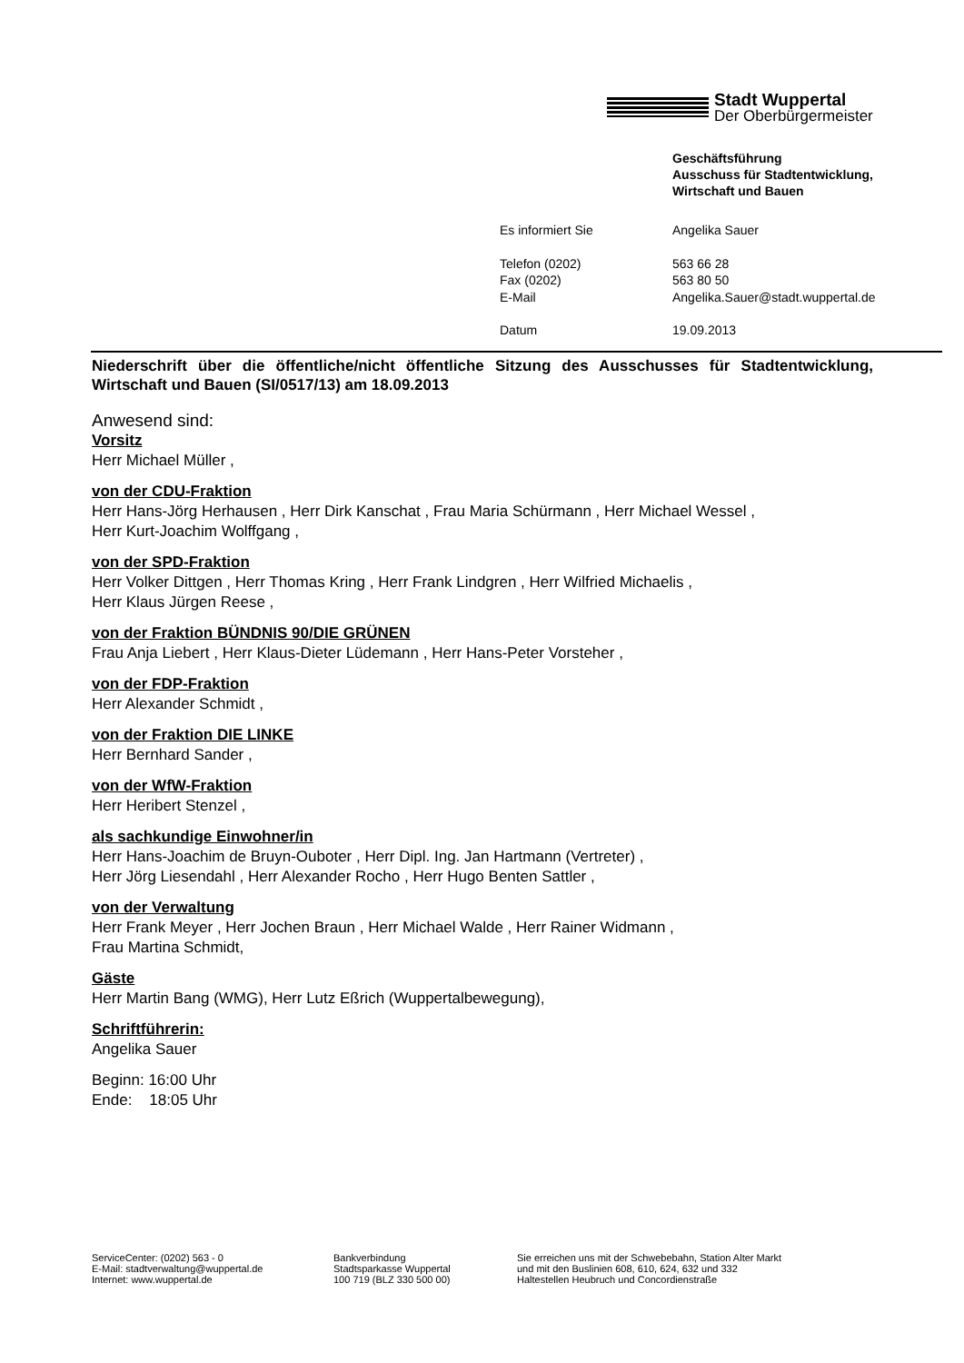Stadt Wuppertal
Der Oberbürgermeister
Geschäftsführung
Ausschuss für Stadtentwicklung,
Wirtschaft und Bauen
| Es informiert Sie | Angelika Sauer |
| Telefon (0202) | 563 66 28 |
| Fax (0202) | 563 80 50 |
| E-Mail | Angelika.Sauer@stadt.wuppertal.de |
| Datum | 19.09.2013 |
Niederschrift über die öffentliche/nicht öffentliche Sitzung des Ausschusses für Stadtentwicklung, Wirtschaft und Bauen (SI/0517/13) am 18.09.2013
Anwesend sind:
Vorsitz
Herr Michael Müller ,
von der CDU-Fraktion
Herr Hans-Jörg Herhausen , Herr Dirk Kanschat , Frau Maria Schürmann , Herr Michael Wessel ,
Herr Kurt-Joachim Wolffgang ,
von der SPD-Fraktion
Herr Volker Dittgen , Herr Thomas Kring , Herr Frank Lindgren , Herr Wilfried Michaelis ,
Herr Klaus Jürgen Reese ,
von der Fraktion BÜNDNIS 90/DIE GRÜNEN
Frau Anja Liebert , Herr Klaus-Dieter Lüdemann , Herr Hans-Peter Vorsteher ,
von der FDP-Fraktion
Herr Alexander Schmidt ,
von der Fraktion DIE LINKE
Herr Bernhard Sander ,
von der WfW-Fraktion
Herr Heribert Stenzel ,
als sachkundige Einwohner/in
Herr Hans-Joachim de Bruyn-Ouboter , Herr Dipl. Ing. Jan Hartmann (Vertreter) ,
Herr Jörg Liesendahl , Herr Alexander Rocho , Herr Hugo Benten Sattler ,
von der Verwaltung
Herr Frank Meyer , Herr Jochen Braun , Herr Michael Walde , Herr Rainer Widmann ,
Frau Martina Schmidt,
Gäste
Herr Martin Bang (WMG), Herr Lutz Eßrich (Wuppertalbewegung),
Schriftführerin:
Angelika Sauer
Beginn: 16:00 Uhr
Ende: 18:05 Uhr
ServiceCenter: (0202) 563 - 0
E-Mail: stadtverwaltung@wuppertal.de
Internet: www.wuppertal.de
Bankverbindung
Stadtsparkasse Wuppertal
100 719 (BLZ 330 500 00)
Sie erreichen uns mit der Schwebebahn, Station Alter Markt
und mit den Buslinien 608, 610, 624, 632 und 332
Haltestellen Heubruch und Concordienstraße